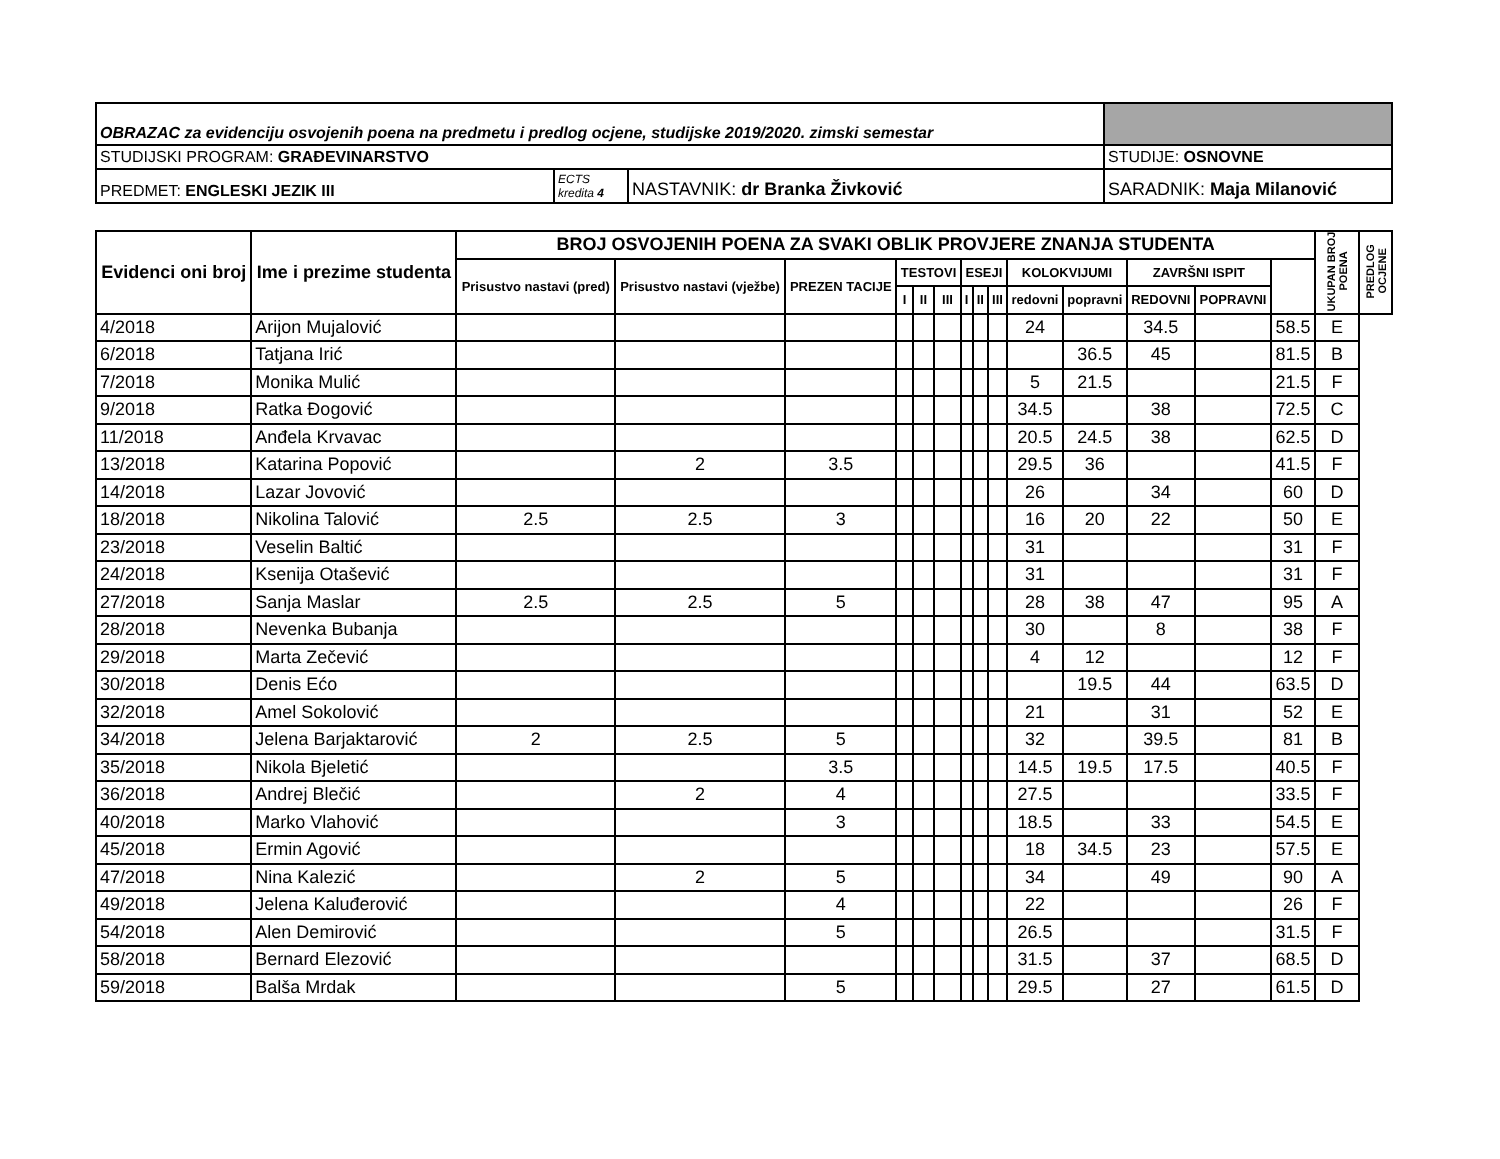| OBRAZAC za evidenciju osvojenih poena na predmetu i predlog ocjene, studijske 2019/2020. zimski semestar | | | | |
| STUDIJSKI PROGRAM: GRAĐEVINARSTVO | | | STUDIJE: OSNOVNE | |
| PREDMET: ENGLESKI JEZIK III | ECTS kredita 4 | NASTAVNIK: dr Branka Živković | SARADNIK: Maja Milanović | |
| Evidenci oni broj | Ime i prezime studenta | BROJ OSVOJENIH POENA ZA SVAKI OBLIK PROVJERE ZNANJA STUDENTA | | | | | | | | | | | | | | UKUPAN BROJ POENA | PREDLOG OCJENE |
| --- | --- | --- | --- | --- | --- | --- | --- | --- | --- | --- | --- | --- | --- | --- | --- | --- | --- |
| | | Prisustvo nastavi (pred) | Prisustvo nastavi (vježbe) | PREZEN TACIJE | TESTOVI | | | ESEJI | | | KOLOKVIJUMI | | ZAVRŠNI ISPIT | | | | |
| | | | | | I | II | III | I | II | III | redovni | popravni | REDOVNI | POPRAVNI | | | |
| 4/2018 | Arijon Mujalović | | | | | | | | | | 24 | | 34.5 | | 58.5 | E | |
| 6/2018 | Tatjana Irić | | | | | | | | | | | 36.5 | 45 | | 81.5 | B | |
| 7/2018 | Monika Mulić | | | | | | | | | | 5 | 21.5 | | | 21.5 | F | |
| 9/2018 | Ratka Đogović | | | | | | | | | | 34.5 | | 38 | | 72.5 | C | |
| 11/2018 | Anđela Krvavac | | | | | | | | | | 20.5 | 24.5 | 38 | | 62.5 | D | |
| 13/2018 | Katarina Popović | | 2 | 3.5 | | | | | | | 29.5 | 36 | | | 41.5 | F | |
| 14/2018 | Lazar Jovović | | | | | | | | | | 26 | | 34 | | 60 | D | |
| 18/2018 | Nikolina Talović | 2.5 | 2.5 | 3 | | | | | | | 16 | 20 | 22 | | 50 | E | |
| 23/2018 | Veselin Baltić | | | | | | | | | | 31 | | | | 31 | F | |
| 24/2018 | Ksenija Otašević | | | | | | | | | | 31 | | | | 31 | F | |
| 27/2018 | Sanja Maslar | 2.5 | 2.5 | 5 | | | | | | | 28 | 38 | 47 | | 95 | A | |
| 28/2018 | Nevenka Bubanja | | | | | | | | | | 30 | | 8 | | 38 | F | |
| 29/2018 | Marta Zečević | | | | | | | | | | 4 | 12 | | | 12 | F | |
| 30/2018 | Denis Ećo | | | | | | | | | | | 19.5 | 44 | | 63.5 | D | |
| 32/2018 | Amel Sokolović | | | | | | | | | | 21 | | 31 | | 52 | E | |
| 34/2018 | Jelena Barjaktarović | 2 | 2.5 | 5 | | | | | | | 32 | | 39.5 | | 81 | B | |
| 35/2018 | Nikola Bjeletić | | | 3.5 | | | | | | | 14.5 | 19.5 | 17.5 | | 40.5 | F | |
| 36/2018 | Andrej Blečić | | 2 | 4 | | | | | | | 27.5 | | | | 33.5 | F | |
| 40/2018 | Marko Vlahović | | | 3 | | | | | | | 18.5 | | 33 | | 54.5 | E | |
| 45/2018 | Ermin Agović | | | | | | | | | | 18 | 34.5 | 23 | | 57.5 | E | |
| 47/2018 | Nina Kalezić | | 2 | 5 | | | | | | | 34 | | 49 | | 90 | A | |
| 49/2018 | Jelena Kaluđerović | | | 4 | | | | | | | 22 | | | | 26 | F | |
| 54/2018 | Alen Demirović | | | 5 | | | | | | | 26.5 | | | | 31.5 | F | |
| 58/2018 | Bernard Elezović | | | | | | | | | | 31.5 | | 37 | | 68.5 | D | |
| 59/2018 | Balša Mrdak | | | 5 | | | | | | | 29.5 | | 27 | | 61.5 | D | |